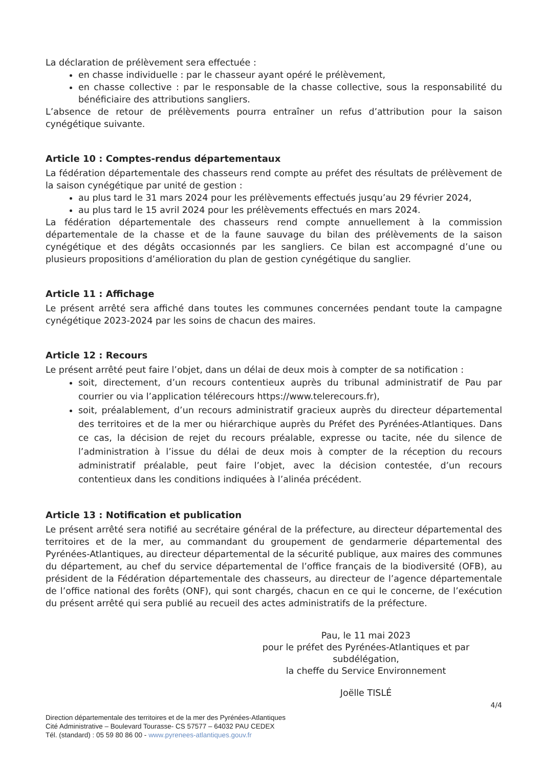La déclaration de prélèvement sera effectuée :
en chasse individuelle : par le chasseur ayant opéré le prélèvement,
en chasse collective : par le responsable de la chasse collective, sous la responsabilité du bénéficiaire des attributions sangliers.
L’absence de retour de prélèvements pourra entraîner un refus d’attribution pour la saison cynégétique suivante.
Article 10 : Comptes-rendus départementaux
La fédération départementale des chasseurs rend compte au préfet des résultats de prélèvement de la saison cynégétique par unité de gestion :
au plus tard le 31 mars 2024 pour les prélèvements effectués jusqu’au 29 février 2024,
au plus tard le 15 avril 2024 pour les prélèvements effectués en mars 2024.
La fédération départementale des chasseurs rend compte annuellement à la commission départementale de la chasse et de la faune sauvage du bilan des prélèvements de la saison cynégétique et des dégâts occasionnés par les sangliers. Ce bilan est accompagné d’une ou plusieurs propositions d’amélioration du plan de gestion cynégétique du sanglier.
Article 11 : Affichage
Le présent arrêté sera affiché dans toutes les communes concernées pendant toute la campagne cynégétique 2023-2024 par les soins de chacun des maires.
Article 12 : Recours
Le présent arrêté peut faire l’objet, dans un délai de deux mois à compter de sa notification :
soit, directement, d’un recours contentieux auprès du tribunal administratif de Pau par courrier ou via l’application télérecours https://www.telerecours.fr),
soit, préalablement, d’un recours administratif gracieux auprès du directeur départemental des territoires et de la mer ou hiérarchique auprès du Préfet des Pyrénées-Atlantiques. Dans ce cas, la décision de rejet du recours préalable, expresse ou tacite, née du silence de l’administration à l’issue du délai de deux mois à compter de la réception du recours administratif préalable, peut faire l’objet, avec la décision contestée, d’un recours contentieux dans les conditions indiquées à l’alinéa précédent.
Article 13 : Notification et publication
Le présent arrêté sera notifié au secrétaire général de la préfecture, au directeur départemental des territoires et de la mer, au commandant du groupement de gendarmerie départemental des Pyrénées-Atlantiques, au directeur départemental de la sécurité publique, aux maires des communes du département, au chef du service départemental de l’office français de la biodiversité (OFB), au président de la Fédération départementale des chasseurs, au directeur de l’agence départementale de l’office national des forêts (ONF), qui sont chargés, chacun en ce qui le concerne, de l’exécution du présent arrêté qui sera publié au recueil des actes administratifs de la préfecture.
Pau, le 11 mai 2023
pour le préfet des Pyrénées-Atlantiques et par subdélégation,
la cheffe du Service Environnement
Joëlle TISLÉ
4/4
Direction départementale des territoires et de la mer des Pyrénées-Atlantiques
Cité Administrative – Boulevard Tourasse- CS 57577 – 64032 PAU CEDEX
Tél. (standard) : 05 59 80 86 00 - www.pyrenees-atlantiques.gouv.fr